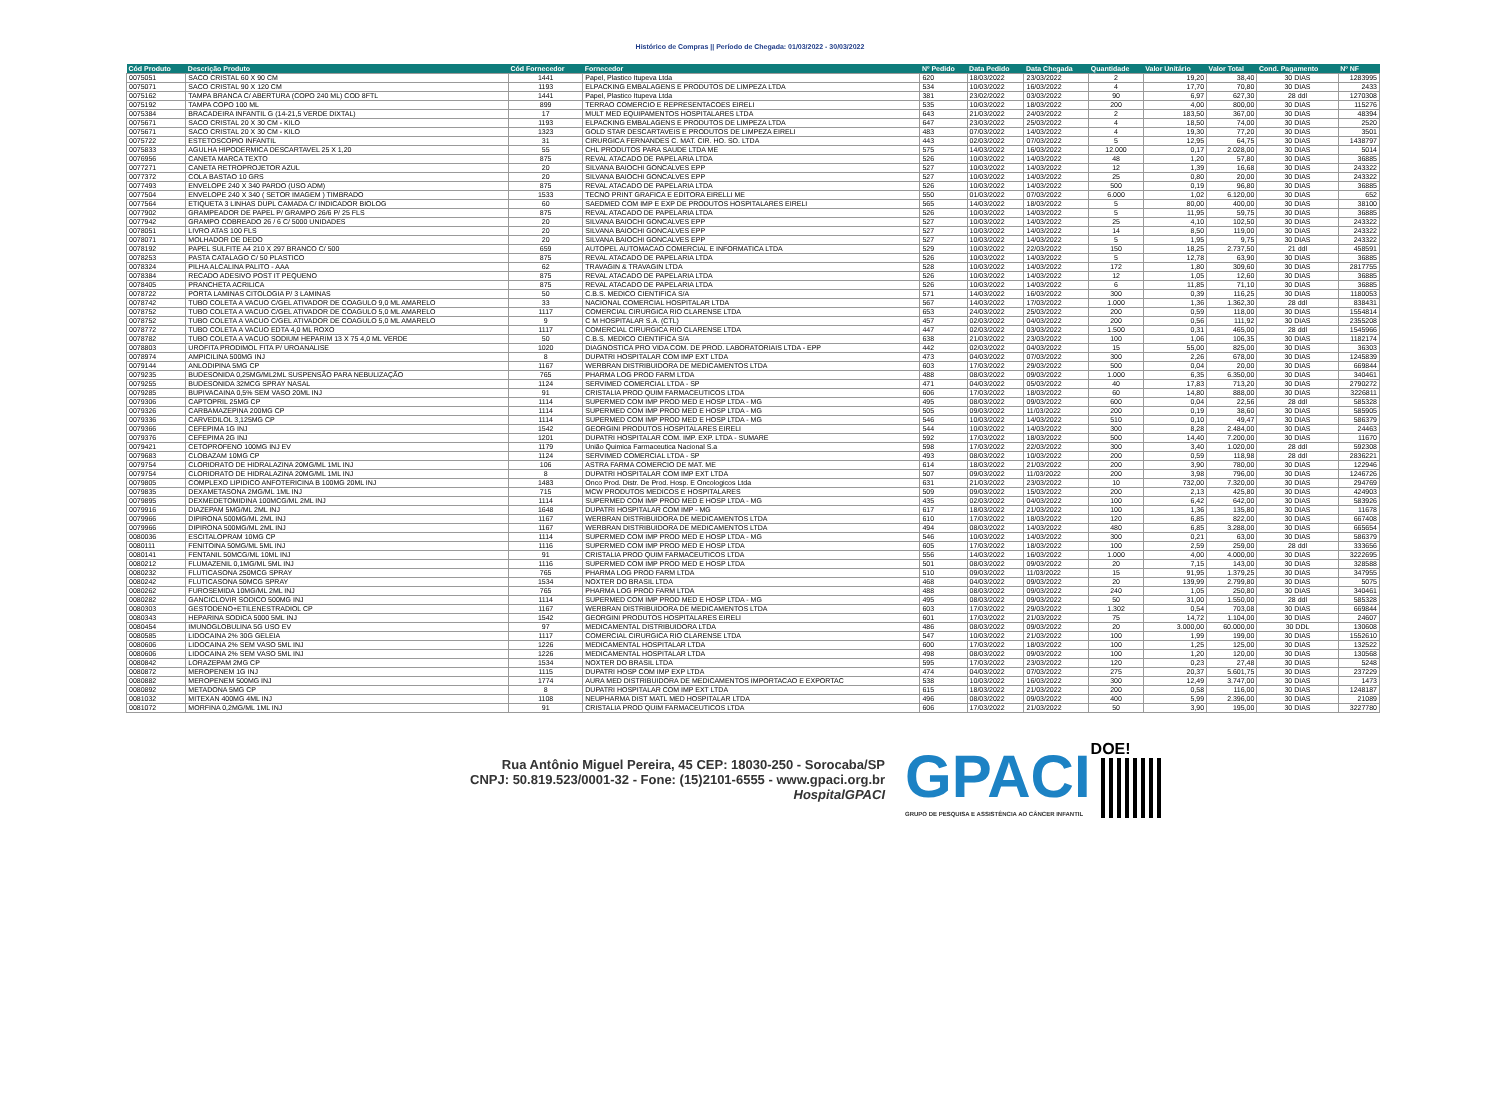Histórico de Compras || Período de Chegada: 01/03/2022 - 30/03/2022
| Cód Produto | Descrição Produto | Cód Fornecedor | Fornecedor | Nº Pedido | Data Pedido | Data Chegada | Quantidade | Valor Unitário | Valor Total | Cond. Pagamento | Nº NF |
| --- | --- | --- | --- | --- | --- | --- | --- | --- | --- | --- | --- |
| 0075051 | SACO CRISTAL 60 X 90 CM | 1441 | Papel, Plastico Itupeva Ltda | 620 | 18/03/2022 | 23/03/2022 | 2 | 19,20 | 38,40 | 30 DIAS | 1283995 |
| 0075071 | SACO CRISTAL 90 X 120 CM | 1193 | ELPACKING EMBALAGENS E PRODUTOS DE LIMPEZA LTDA | 534 | 10/03/2022 | 16/03/2022 | 4 | 17,70 | 70,80 | 30 DIAS | 2433 |
| 0075162 | TAMPA BRANCA C/ ABERTURA (COPO 240 ML) COD 8FTL | 1441 | Papel, Plastico Itupeva Ltda | 381 | 23/02/2022 | 03/03/2022 | 90 | 6,97 | 627,30 | 28 ddl | 1270308 |
| 0075192 | TAMPA COPO 100 ML | 899 | TERRAO COMERCIO E REPRESENTACOES EIRELI | 535 | 10/03/2022 | 18/03/2022 | 200 | 4,00 | 800,00 | 30 DIAS | 115276 |
| 0075384 | BRACADEIRA INFANTIL G (14-21,5 VERDE DIXTAL) | 17 | MULT MED EQUIPAMENTOS HOSPITALARES LTDA | 643 | 21/03/2022 | 24/03/2022 | 2 | 183,50 | 367,00 | 30 DIAS | 48394 |
| 0075671 | SACO CRISTAL 20 X 30 CM - KILO | 1193 | ELPACKING EMBALAGENS E PRODUTOS DE LIMPEZA LTDA | 647 | 23/03/2022 | 25/03/2022 | 4 | 18,50 | 74,00 | 30 DIAS | 2520 |
| 0075671 | SACO CRISTAL 20 X 30 CM - KILO | 1323 | GOLD STAR DESCARTAVEIS E PRODUTOS DE LIMPEZA EIRELI | 483 | 07/03/2022 | 14/03/2022 | 4 | 19,30 | 77,20 | 30 DIAS | 3501 |
| 0075722 | ESTETOSCOPIO INFANTIL | 31 | CIRURGICA FERNANDES C. MAT. CIR. HO. SO. LTDA | 443 | 02/03/2022 | 07/03/2022 | 5 | 12,95 | 64,75 | 30 DIAS | 1438797 |
| 0075833 | AGULHA HIPODERMICA DESCARTAVEL 25 X 1,20 | 55 | CHL PRODUTOS PARA SAUDE LTDA ME | 575 | 14/03/2022 | 16/03/2022 | 12.000 | 0,17 | 2.028,00 | 30 DIAS | 5014 |
| 0076956 | CANETA MARCA TEXTO | 875 | REVAL ATACADO DE PAPELARIA LTDA | 526 | 10/03/2022 | 14/03/2022 | 48 | 1,20 | 57,80 | 30 DIAS | 36885 |
| 0077271 | CANETA RETROPROJETOR AZUL | 20 | SILVANA BAIOCHI GONCALVES EPP | 527 | 10/03/2022 | 14/03/2022 | 12 | 1,39 | 16,68 | 30 DIAS | 243322 |
| 0077372 | COLA BASTAO 10 GRS | 20 | SILVANA BAIOCHI GONCALVES EPP | 527 | 10/03/2022 | 14/03/2022 | 25 | 0,80 | 20,00 | 30 DIAS | 243322 |
| 0077493 | ENVELOPE 240 X 340 PARDO (USO ADM) | 875 | REVAL ATACADO DE PAPELARIA LTDA | 526 | 10/03/2022 | 14/03/2022 | 500 | 0,19 | 96,80 | 30 DIAS | 36885 |
| 0077504 | ENVELOPE 240 X 340 ( SETOR IMAGEM ) TIMBRADO | 1533 | TECNO PRINT GRAFICA E EDITORA EIRELLI ME | 550 | 01/03/2022 | 07/03/2022 | 6.000 | 1,02 | 6.120,00 | 30 DIAS | 652 |
| 0077564 | ETIQUETA 3 LINHAS DUPL CAMADA C/ INDICADOR BIOLOG | 60 | SAEDMED COM IMP E EXP DE PRODUTOS HOSPITALARES EIRELI | 565 | 14/03/2022 | 18/03/2022 | 5 | 80,00 | 400,00 | 30 DIAS | 38100 |
| 0077902 | GRAMPEADOR DE PAPEL P/ GRAMPO 26/6 P/ 25 FLS | 875 | REVAL ATACADO DE PAPELARIA LTDA | 526 | 10/03/2022 | 14/03/2022 | 5 | 11,95 | 59,75 | 30 DIAS | 36885 |
| 0077942 | GRAMPO COBREADO 26 / 6 C/ 5000 UNIDADES | 20 | SILVANA BAIOCHI GONCALVES EPP | 527 | 10/03/2022 | 14/03/2022 | 25 | 4,10 | 102,50 | 30 DIAS | 243322 |
| 0078051 | LIVRO ATAS 100 FLS | 20 | SILVANA BAIOCHI GONCALVES EPP | 527 | 10/03/2022 | 14/03/2022 | 14 | 8,50 | 119,00 | 30 DIAS | 243322 |
| 0078071 | MOLHADOR DE DEDO | 20 | SILVANA BAIOCHI GONCALVES EPP | 527 | 10/03/2022 | 14/03/2022 | 5 | 1,95 | 9,75 | 30 DIAS | 243322 |
| 0078192 | PAPEL SULFITE A4 210 X 297 BRANCO C/ 500 | 659 | AUTOPEL AUTOMACAO COMERCIAL E INFORMATICA LTDA | 529 | 10/03/2022 | 22/03/2022 | 150 | 18,25 | 2.737,50 | 21 ddl | 458591 |
| 0078253 | PASTA CATALAGO C/ 50 PLASTICO | 875 | REVAL ATACADO DE PAPELARIA LTDA | 526 | 10/03/2022 | 14/03/2022 | 5 | 12,78 | 63,90 | 30 DIAS | 36885 |
| 0078324 | PILHA ALCALINA PALITO - AAA | 62 | TRAVAGIN & TRAVAGIN LTDA | 528 | 10/03/2022 | 14/03/2022 | 172 | 1,80 | 309,60 | 30 DIAS | 2817755 |
| 0078384 | RECADO ADESIVO POST IT PEQUENO | 875 | REVAL ATACADO DE PAPELARIA LTDA | 526 | 10/03/2022 | 14/03/2022 | 12 | 1,05 | 12,60 | 30 DIAS | 36885 |
| 0078405 | PRANCHETA ACRILICA | 875 | REVAL ATACADO DE PAPELARIA LTDA | 526 | 10/03/2022 | 14/03/2022 | 6 | 11,85 | 71,10 | 30 DIAS | 36885 |
| 0078722 | PORTA LAMINAS CITOLOGIA P/ 3 LAMINAS | 50 | C.B.S. MEDICO CIENTIFICA S/A | 571 | 14/03/2022 | 16/03/2022 | 300 | 0,39 | 116,25 | 30 DIAS | 1180053 |
| 0078742 | TUBO COLETA A VACUO C/GEL ATIVADOR DE COAGULO 9,0 ML AMARELO | 33 | NACIONAL COMERCIAL HOSPITALAR LTDA | 567 | 14/03/2022 | 17/03/2022 | 1.000 | 1,36 | 1.362,30 | 28 ddl | 838431 |
| 0078752 | TUBO COLETA A VACUO C/GEL ATIVADOR DE COAGULO 5,0 ML AMARELO | 1117 | COMERCIAL CIRURGICA RIO CLARENSE LTDA | 653 | 24/03/2022 | 25/03/2022 | 200 | 0,59 | 118,00 | 30 DIAS | 1554814 |
| 0078752 | TUBO COLETA A VACUO C/GEL ATIVADOR DE COAGULO 5,0 ML AMARELO | 9 | C M HOSPITALAR S.A. (CTL) | 457 | 02/03/2022 | 04/03/2022 | 200 | 0,56 | 111,92 | 30 DIAS | 2355208 |
| 0078772 | TUBO COLETA A VACUO EDTA 4,0 ML ROXO | 1117 | COMERCIAL CIRURGICA RIO CLARENSE LTDA | 447 | 02/03/2022 | 03/03/2022 | 1.500 | 0,31 | 465,00 | 28 ddl | 1545966 |
| 0078782 | TUBO COLETA A VACUO SODIUM HEPARIM 13 X 75 4,0 ML VERDE | 50 | C.B.S. MEDICO CIENTIFICA S/A | 638 | 21/03/2022 | 23/03/2022 | 100 | 1,06 | 106,35 | 30 DIAS | 1182174 |
| 0078803 | UROFITA PRODIMOL FITA P/ UROANALISE | 1020 | DIAGNOSTICA PRO VIDA COM. DE PROD. LABORATORIAIS LTDA - EPP | 442 | 02/03/2022 | 04/03/2022 | 15 | 55,00 | 825,00 | 30 DIAS | 36303 |
| 0078974 | AMPICILINA 500MG INJ | 8 | DUPATRI HOSPITALAR COM IMP EXT LTDA | 473 | 04/03/2022 | 07/03/2022 | 300 | 2,26 | 678,00 | 30 DIAS | 1245839 |
| 0079144 | ANLODIPINA 5MG CP | 1167 | WERBRAN DISTRIBUIDORA DE MEDICAMENTOS LTDA | 603 | 17/03/2022 | 29/03/2022 | 500 | 0,04 | 20,00 | 30 DIAS | 669844 |
| 0079235 | BUDESONIDA 0,25MG/ML2ML SUSPENSÃO PARA NEBULIZAÇÃO | 765 | PHARMA LOG PROD FARM LTDA | 488 | 08/03/2022 | 09/03/2022 | 1.000 | 6,35 | 6.350,00 | 30 DIAS | 340461 |
| 0079255 | BUDESONIDA 32MCG SPRAY NASAL | 1124 | SERVIMED COMERCIAL LTDA - SP | 471 | 04/03/2022 | 05/03/2022 | 40 | 17,83 | 713,20 | 30 DIAS | 2790272 |
| 0079285 | BUPIVACAINA 0,5% SEM VASO 20ML INJ | 91 | CRISTALIA PROD QUIM FARMACEUTICOS LTDA | 606 | 17/03/2022 | 18/03/2022 | 60 | 14,80 | 888,00 | 30 DIAS | 3226811 |
| 0079306 | CAPTOPRIL 25MG CP | 1114 | SUPERMED COM IMP PROD MED E HOSP LTDA - MG | 495 | 08/03/2022 | 09/03/2022 | 600 | 0,04 | 22,56 | 28 ddl | 585328 |
| 0079326 | CARBAMAZEPINA 200MG CP | 1114 | SUPERMED COM IMP PROD MED E HOSP LTDA - MG | 505 | 09/03/2022 | 11/03/2022 | 200 | 0,19 | 38,60 | 30 DIAS | 585905 |
| 0079336 | CARVEDILOL 3,125MG CP | 1114 | SUPERMED COM IMP PROD MED E HOSP LTDA - MG | 546 | 10/03/2022 | 14/03/2022 | 510 | 0,10 | 49,47 | 30 DIAS | 586379 |
| 0079366 | CEFEPIMA 1G INJ | 1542 | GEORGINI PRODUTOS HOSPITALARES EIRELI | 544 | 10/03/2022 | 14/03/2022 | 300 | 8,28 | 2.484,00 | 30 DIAS | 24463 |
| 0079376 | CEFEPIMA 2G INJ | 1201 | DUPATRI HOSPITALAR COM. IMP. EXP. LTDA - SUMARE | 592 | 17/03/2022 | 18/03/2022 | 500 | 14,40 | 7.200,00 | 30 DIAS | 11670 |
| 0079421 | CETOPROFENO 100MG INJ EV | 1179 | União Quimica Farmaceutica Nacional S.a | 598 | 17/03/2022 | 22/03/2022 | 300 | 3,40 | 1.020,00 | 28 ddl | 592308 |
| 0079683 | CLOBAZAM 10MG CP | 1124 | SERVIMED COMERCIAL LTDA - SP | 493 | 08/03/2022 | 10/03/2022 | 200 | 0,59 | 118,98 | 28 ddl | 2836221 |
| 0079754 | CLORIDRATO DE HIDRALAZINA 20MG/ML 1ML INJ | 106 | ASTRA FARMA COMERCIO DE MAT. ME | 614 | 18/03/2022 | 21/03/2022 | 200 | 3,90 | 780,00 | 30 DIAS | 122946 |
| 0079754 | CLORIDRATO DE HIDRALAZINA 20MG/ML 1ML INJ | 8 | DUPATRI HOSPITALAR COM IMP EXT LTDA | 507 | 09/03/2022 | 11/03/2022 | 200 | 3,98 | 796,00 | 30 DIAS | 1246726 |
| 0079805 | COMPLEXO LIPIDICO ANFOTERICINA B 100MG 20ML INJ | 1483 | Onco Prod. Distr. De Prod. Hosp. E Oncologicos Ltda | 631 | 21/03/2022 | 23/03/2022 | 10 | 732,00 | 7.320,00 | 30 DIAS | 294769 |
| 0079835 | DEXAMETASONA 2MG/ML 1ML INJ | 715 | MCW PRODUTOS MEDICOS E HOSPITALARES | 509 | 09/03/2022 | 15/03/2022 | 200 | 2,13 | 425,80 | 30 DIAS | 424903 |
| 0079895 | DEXMEDETOMIDINA 100MCG/ML 2ML INJ | 1114 | SUPERMED COM IMP PROD MED E HOSP LTDA - MG | 435 | 02/03/2022 | 04/03/2022 | 100 | 6,42 | 642,00 | 30 DIAS | 583926 |
| 0079916 | DIAZEPAM 5MG/ML 2ML INJ | 1648 | DUPATRI HOSPITALAR COM IMP - MG | 617 | 18/03/2022 | 21/03/2022 | 100 | 1,36 | 135,80 | 30 DIAS | 11678 |
| 0079966 | DIPIRONA 500MG/ML 2ML INJ | 1167 | WERBRAN DISTRIBUIDORA DE MEDICAMENTOS LTDA | 610 | 17/03/2022 | 18/03/2022 | 120 | 6,85 | 822,00 | 30 DIAS | 667408 |
| 0079966 | DIPIRONA 500MG/ML 2ML INJ | 1167 | WERBRAN DISTRIBUIDORA DE MEDICAMENTOS LTDA | 494 | 08/03/2022 | 14/03/2022 | 480 | 6,85 | 3.288,00 | 30 DIAS | 665654 |
| 0080036 | ESCITALOPRAM 10MG CP | 1114 | SUPERMED COM IMP PROD MED E HOSP LTDA - MG | 546 | 10/03/2022 | 14/03/2022 | 300 | 0,21 | 63,00 | 30 DIAS | 586379 |
| 0080111 | FENITOINA 50MG/ML 5ML INJ | 1116 | SUPERMED COM IMP PROD MED E HOSP LTDA | 605 | 17/03/2022 | 18/03/2022 | 100 | 2,59 | 259,00 | 28 ddl | 333656 |
| 0080141 | FENTANIL 50MCG/ML 10ML INJ | 91 | CRISTALIA PROD QUIM FARMACEUTICOS LTDA | 556 | 14/03/2022 | 16/03/2022 | 1.000 | 4,00 | 4.000,00 | 30 DIAS | 3222695 |
| 0080212 | FLUMAZENIL 0,1MG/ML 5ML INJ | 1116 | SUPERMED COM IMP PROD MED E HOSP LTDA | 501 | 08/03/2022 | 09/03/2022 | 20 | 7,15 | 143,00 | 30 DIAS | 328588 |
| 0080232 | FLUTICASONA 250MCG SPRAY | 765 | PHARMA LOG PROD FARM LTDA | 510 | 09/03/2022 | 11/03/2022 | 15 | 91,95 | 1.379,25 | 30 DIAS | 347955 |
| 0080242 | FLUTICASONA 50MCG SPRAY | 1534 | NOXTER DO BRASIL LTDA | 468 | 04/03/2022 | 09/03/2022 | 20 | 139,99 | 2.799,80 | 30 DIAS | 5075 |
| 0080262 | FUROSEMIDA 10MG/ML 2ML INJ | 765 | PHARMA LOG PROD FARM LTDA | 488 | 08/03/2022 | 09/03/2022 | 240 | 1,05 | 250,80 | 30 DIAS | 340461 |
| 0080282 | GANCICLOVIR SODICO 500MG INJ | 1114 | SUPERMED COM IMP PROD MED E HOSP LTDA - MG | 495 | 08/03/2022 | 09/03/2022 | 50 | 31,00 | 1.550,00 | 28 ddl | 585328 |
| 0080303 | GESTODENO+ETILENESTRADIOL CP | 1167 | WERBRAN DISTRIBUIDORA DE MEDICAMENTOS LTDA | 603 | 17/03/2022 | 29/03/2022 | 1.302 | 0,54 | 703,08 | 30 DIAS | 669844 |
| 0080343 | HEPARINA SODICA 5000 5ML INJ | 1542 | GEORGINI PRODUTOS HOSPITALARES EIRELI | 601 | 17/03/2022 | 21/03/2022 | 75 | 14,72 | 1.104,00 | 30 DIAS | 24607 |
| 0080454 | IMUNOGLOBULINA 5G USO EV | 97 | MEDICAMENTAL DISTRIBUIDORA LTDA | 486 | 08/03/2022 | 09/03/2022 | 20 | 3.000,00 | 60.000,00 | 30 DDL | 130608 |
| 0080585 | LIDOCAINA 2% 30G GELEIA | 1117 | COMERCIAL CIRURGICA RIO CLARENSE LTDA | 547 | 10/03/2022 | 21/03/2022 | 100 | 1,99 | 199,00 | 30 DIAS | 1552610 |
| 0080606 | LIDOCAINA 2% SEM VASO 5ML INJ | 1226 | MEDICAMENTAL HOSPITALAR LTDA | 600 | 17/03/2022 | 18/03/2022 | 100 | 1,25 | 125,00 | 30 DIAS | 132522 |
| 0080606 | LIDOCAINA 2% SEM VASO 5ML INJ | 1226 | MEDICAMENTAL HOSPITALAR LTDA | 498 | 08/03/2022 | 09/03/2022 | 100 | 1,20 | 120,00 | 30 DIAS | 130568 |
| 0080842 | LORAZEPAM 2MG CP | 1534 | NOXTER DO BRASIL LTDA | 595 | 17/03/2022 | 23/03/2022 | 120 | 0,23 | 27,48 | 30 DIAS | 5248 |
| 0080872 | MEROPENEM 1G INJ | 1115 | DUPATRI HOSP COM IMP EXP LTDA | 474 | 04/03/2022 | 07/03/2022 | 275 | 20,37 | 5.601,75 | 30 DIAS | 237229 |
| 0080882 | MEROPENEM 500MG INJ | 1774 | AURA MED DISTRIBUIDORA DE MEDICAMENTOS IMPORTACAO E EXPORTAC | 538 | 10/03/2022 | 16/03/2022 | 300 | 12,49 | 3.747,00 | 30 DIAS | 1473 |
| 0080892 | METADONA 5MG CP | 8 | DUPATRI HOSPITALAR COM IMP EXT LTDA | 615 | 18/03/2022 | 21/03/2022 | 200 | 0,58 | 116,00 | 30 DIAS | 1248187 |
| 0081032 | MITEXAN 400MG 4ML INJ | 1108 | NEUPHARMA DIST MATL MED HOSPITALAR LTDA | 496 | 08/03/2022 | 09/03/2022 | 400 | 5,99 | 2.396,00 | 30 DIAS | 21089 |
| 0081072 | MORFINA 0,2MG/ML 1ML INJ | 91 | CRISTALIA PROD QUIM FARMACEUTICOS LTDA | 606 | 17/03/2022 | 21/03/2022 | 50 | 3,90 | 195,00 | 30 DIAS | 3227780 |
Rua Antônio Miguel Pereira, 45 CEP: 18030-250 - Sorocaba/SP
CNPJ: 50.819.523/0001-32 - Fone: (15)2101-6555 - www.gpaci.org.br
HospitalGPACI
GPACI
GRUPO DE PESQUISA E ASSISTÊNCIA AO CÂNCER INFANTIL
DOE!